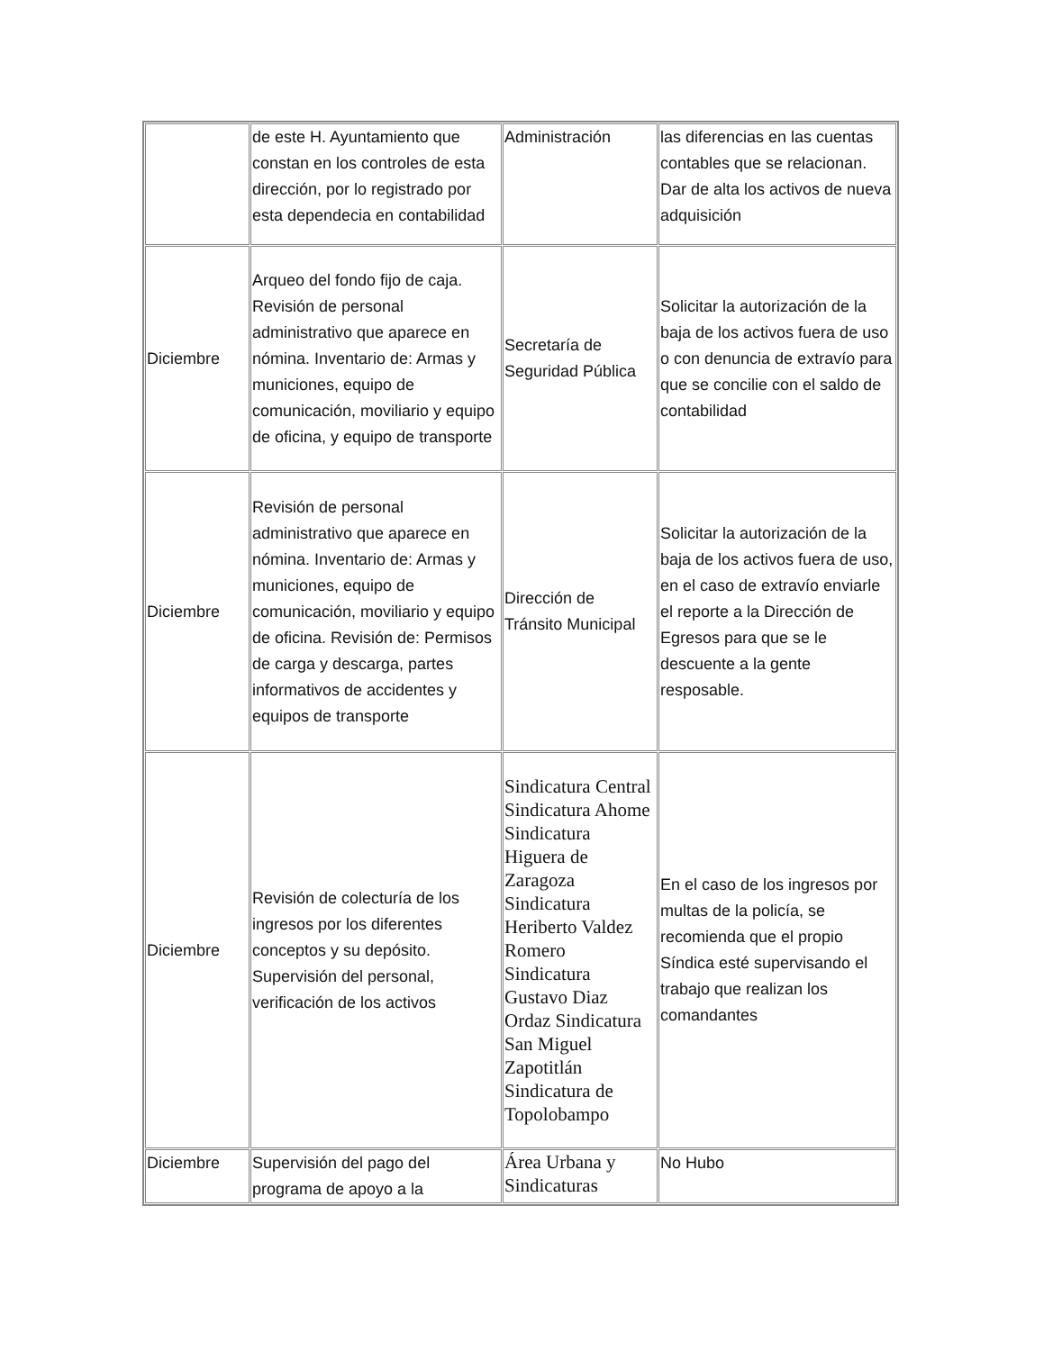| | de este H. Ayuntamiento que constan en los controles de esta dirección, por lo registrado por esta dependecia en contabilidad | Administración | las diferencias en las cuentas contables que se relacionan. Dar de alta los activos de nueva adquisición |
| Diciembre | Arqueo del fondo fijo de caja. Revisión de personal administrativo que aparece en nómina. Inventario de: Armas y municiones, equipo de comunicación, moviliario y equipo de oficina, y equipo de transporte | Secretaría de Seguridad Pública | Solicitar la autorización de la baja de los activos fuera de uso o con denuncia de extravío para que se concilie con el saldo de contabilidad |
| Diciembre | Revisión de personal administrativo que aparece en nómina. Inventario de: Armas y municiones, equipo de comunicación, moviliario y equipo de oficina. Revisión de: Permisos de carga y descarga, partes informativos de accidentes y equipos de transporte | Dirección de Tránsito Municipal | Solicitar la autorización de la baja de los activos fuera de uso, en el caso de extravío enviarle el reporte a la Dirección de Egresos para que se le descuente a la gente resposable. |
| Diciembre | Revisión de colecturía de los ingresos por los diferentes conceptos y su depósito. Supervisión del personal, verificación de los activos | Sindicatura Central Sindicatura Ahome Sindicatura Higuera de Zaragoza Sindicatura Heriberto Valdez Romero Sindicatura Gustavo Diaz Ordaz Sindicatura San Miguel Zapotitlán Sindicatura de Topolobampo | En el caso de los ingresos por multas de la policía, se recomienda que el propio Síndica esté supervisando el trabajo que realizan los comandantes |
| Diciembre | Supervisión del pago del programa de apoyo a la | Área Urbana y Sindicaturas | No Hubo |